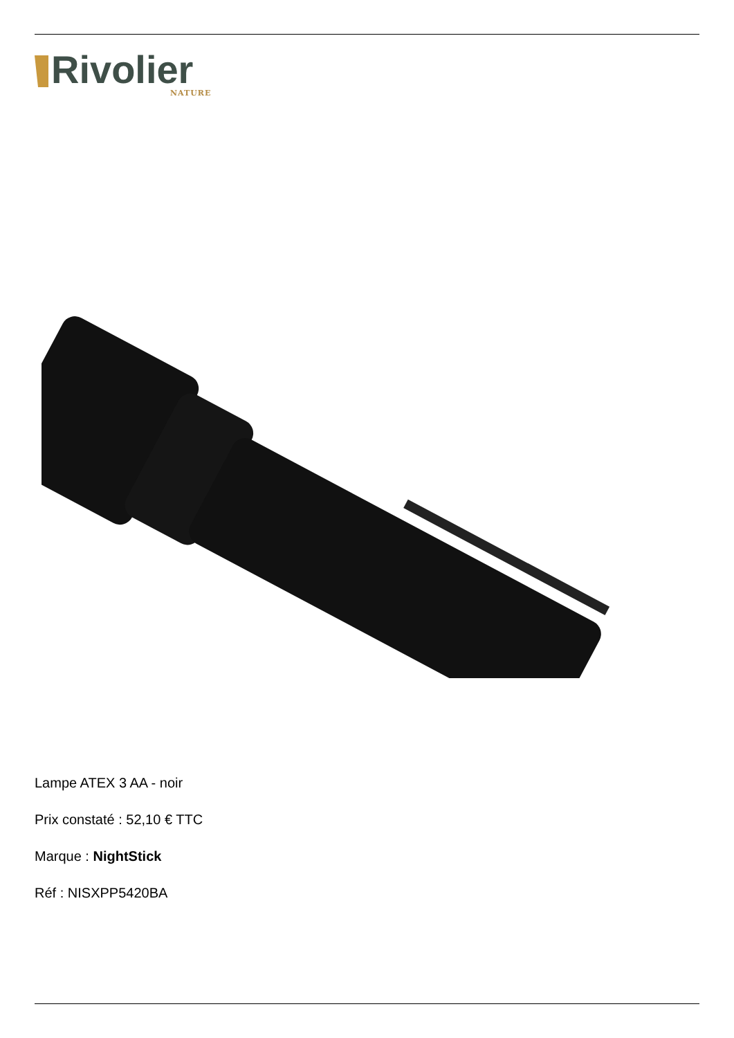Rivolier
NATURE
Lampe ATEX 3 AA - noir
Prix constaté : 52,10 € TTC
Marque : NightStick
Réf : NISXPP5420BA